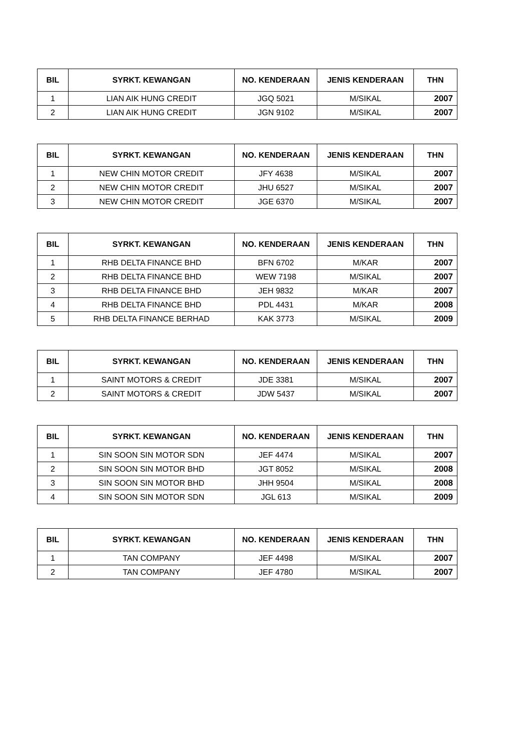| BIL | SYRKT. KEWANGAN | NO. KENDERAAN | JENIS KENDERAAN | THN |
| --- | --- | --- | --- | --- |
| 1 | LIAN AIK HUNG CREDIT | JGQ 5021 | M/SIKAL | 2007 |
| 2 | LIAN AIK HUNG CREDIT | JGN 9102 | M/SIKAL | 2007 |
| BIL | SYRKT. KEWANGAN | NO. KENDERAAN | JENIS KENDERAAN | THN |
| --- | --- | --- | --- | --- |
| 1 | NEW CHIN MOTOR CREDIT | JFY 4638 | M/SIKAL | 2007 |
| 2 | NEW CHIN MOTOR CREDIT | JHU 6527 | M/SIKAL | 2007 |
| 3 | NEW CHIN MOTOR CREDIT | JGE 6370 | M/SIKAL | 2007 |
| BIL | SYRKT. KEWANGAN | NO. KENDERAAN | JENIS KENDERAAN | THN |
| --- | --- | --- | --- | --- |
| 1 | RHB DELTA FINANCE BHD | BFN 6702 | M/KAR | 2007 |
| 2 | RHB DELTA FINANCE BHD | WEW 7198 | M/SIKAL | 2007 |
| 3 | RHB DELTA FINANCE BHD | JEH 9832 | M/KAR | 2007 |
| 4 | RHB DELTA FINANCE BHD | PDL 4431 | M/KAR | 2008 |
| 5 | RHB DELTA FINANCE BERHAD | KAK 3773 | M/SIKAL | 2009 |
| BIL | SYRKT. KEWANGAN | NO. KENDERAAN | JENIS KENDERAAN | THN |
| --- | --- | --- | --- | --- |
| 1 | SAINT MOTORS & CREDIT | JDE 3381 | M/SIKAL | 2007 |
| 2 | SAINT MOTORS & CREDIT | JDW 5437 | M/SIKAL | 2007 |
| BIL | SYRKT. KEWANGAN | NO. KENDERAAN | JENIS KENDERAAN | THN |
| --- | --- | --- | --- | --- |
| 1 | SIN SOON SIN MOTOR SDN | JEF 4474 | M/SIKAL | 2007 |
| 2 | SIN SOON SIN MOTOR BHD | JGT 8052 | M/SIKAL | 2008 |
| 3 | SIN SOON SIN MOTOR BHD | JHH 9504 | M/SIKAL | 2008 |
| 4 | SIN SOON SIN MOTOR SDN | JGL 613 | M/SIKAL | 2009 |
| BIL | SYRKT. KEWANGAN | NO. KENDERAAN | JENIS KENDERAAN | THN |
| --- | --- | --- | --- | --- |
| 1 | TAN COMPANY | JEF 4498 | M/SIKAL | 2007 |
| 2 | TAN COMPANY | JEF 4780 | M/SIKAL | 2007 |